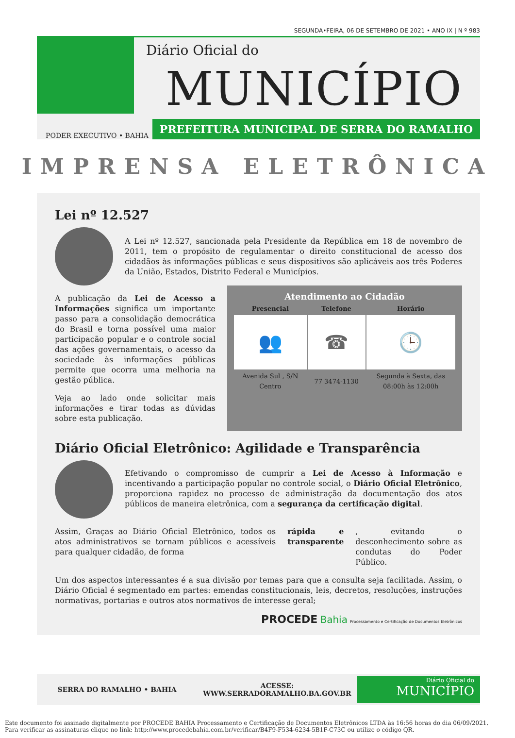SEGUNDA•FEIRA, 06 DE SETEMBRO DE 2021 • ANO IX | N º 983
Diário Oficial do
MUNICÍPIO
PODER EXECUTIVO • BAHIA
PREFEITURA MUNICIPAL DE SERRA DO RAMALHO
IMPRENSA ELETRÔNICA
Lei nº 12.527
A Lei nº 12.527, sancionada pela Presidente da República em 18 de novembro de 2011, tem o propósito de regulamentar o direito constitucional de acesso dos cidadãos às informações públicas e seus dispositivos são aplicáveis aos três Poderes da União, Estados, Distrito Federal e Municípios.
A publicação da Lei de Acesso a Informações significa um importante passo para a consolidação democrática do Brasil e torna possível uma maior participação popular e o controle social das ações governamentais, o acesso da sociedade às informações públicas permite que ocorra uma melhoria na gestão pública.
Veja ao lado onde solicitar mais informações e tirar todas as dúvidas sobre esta publicação.
Atendimento ao Cidadão
| Presencial | Telefone | Horário |
| --- | --- | --- |
| 👥 | ☎ | 🕒 |
| Avenida Sul , S/N Centro | 77 3474-1130 | Segunda à Sexta, das 08:00h às 12:00h |
Diário Oficial Eletrônico: Agilidade e Transparência
Efetivando o compromisso de cumprir a Lei de Acesso à Informação e incentivando a participação popular no controle social, o Diário Oficial Eletrônico, proporciona rapidez no processo de administração da documentação dos atos públicos de maneira eletrônica, com a segurança da certificação digital.
Assim, Graças ao Diário Oficial Eletrônico, todos os atos administrativos se tornam públicos e acessíveis para qualquer cidadão, de forma rápida e transparente, evitando o desconhecimento sobre as condutas do Poder Público.
Um dos aspectos interessantes é a sua divisão por temas para que a consulta seja facilitada. Assim, o Diário Oficial é segmentado em partes: emendas constitucionais, leis, decretos, resoluções, instruções normativas, portarias e outros atos normativos de interesse geral;
PROCEDE Bahia Processamento e Certificação de Documentos Eletrônicos
SERRA DO RAMALHO • BAHIA
ACESSE:
WWW.SERRADORAMALHO.BA.GOV.BR
Diário Oficial do
MUNICÍPIO
Este documento foi assinado digitalmente por PROCEDE BAHIA Processamento e Certificação de Documentos Eletrônicos LTDA às 16:56 horas do dia 06/09/2021.
Para verificar as assinaturas clique no link: http://www.procedebahia.com.br/verificar/B4F9-F534-6234-5B1F-C73C ou utilize o código QR.